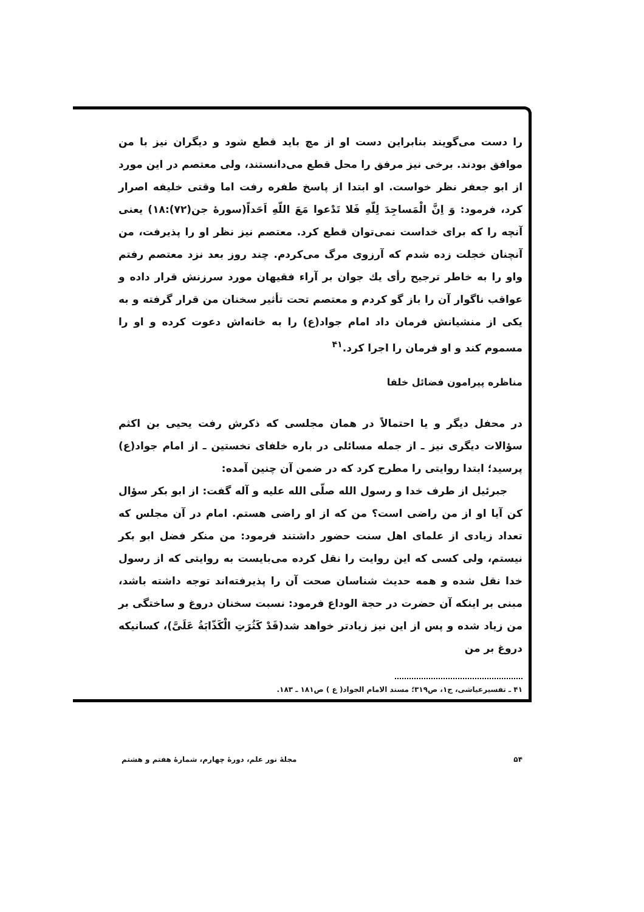را دست می‌گویند بنابراین دست او از مچ باید قطع شود و دیگران نیز با من موافق بودند. برخی نیز مرفق را محل قطع می‌دانستند، ولی معتصم در این مورد از ابو جعفر نظر خواست. او ابتدا از پاسخ طفره رفت اما وقتی خلیفه اصرار کرد، فرمود: وَ اِنَّ الْمَساجِدَ لِلّهِ فَلا تَدْعوا مَعَ اللّهِ اَحَداً(سورهٔ جن(۷۲):۱۸) یعنی آنچه را که برای خداست نمی‌توان قطع کرد. معتصم نیز نظر او را پذیرفت، من آنچنان خجلت زده شدم که آرزوی مرگ می‌کردم. چند روز بعد نزد معتصم رفتم واو را به خاطر ترجیح رأی یك جوان بر آراء فقیهان مورد سرزنش قرار داده و عواقب ناگوار آن را باز گو کردم و معتصم تحت تأثیر سخنان من قرار گرفته و به یکی از منشیانش فرمان داد امام جواد(ع) را به خانه‌اش دعوت کرده و او را مسموم کند و او فرمان را اجرا کرد.<sup>۴۱</sup>
مناظره پیرامون فضائل خلفا
در محفل دیگر و یا احتمالاً در همان مجلسی که ذکرش رفت یحیی بن اکثم سؤالات دیگری نیز ـ از جمله مسائلی در باره خلفای نخستین ـ از امام جواد(ع) پرسید؛ ابتدا روایتی را مطرح کرد که در ضمن آن چنین آمده:
جبرئیل از طرف خدا و رسول الله صلّی الله علیه و آله گفت: از ابو بکر سؤال کن آیا او از من راضی است؟ من که از او راضی هستم. امام در آن مجلس که تعداد زیادی از علمای اهل سنت حضور داشتند فرمود: من منکر فضل ابو بکر نیستم، ولی کسی که این روایت را نقل کرده می‌بایست به روایتی که از رسول خدا نقل شده و همه حدیث شناسان صحت آن را پذیرفته‌اند توجه داشته باشد، مبنی بر اینکه آن حضرت در حجة الوداع فرمود: نسبت سخنان دروغ و ساختگی بر من زیاد شده و پس از این نیز زیادتر خواهد شد(قَدْ کَثُرَتِ الْکَذّابَةُ عَلَیَّ)، کسانیکه دروغ بر من
۴۱ ـ تفسیرعیاشی، ج۱، ص۳۱۹؛ مسند الامام الجواد( ع ) ص۱۸۱ ـ ۱۸۳.
۵۴ مجلهٔ نور علم، دورهٔ چهارم، شمارهٔ هفتم و هشتم